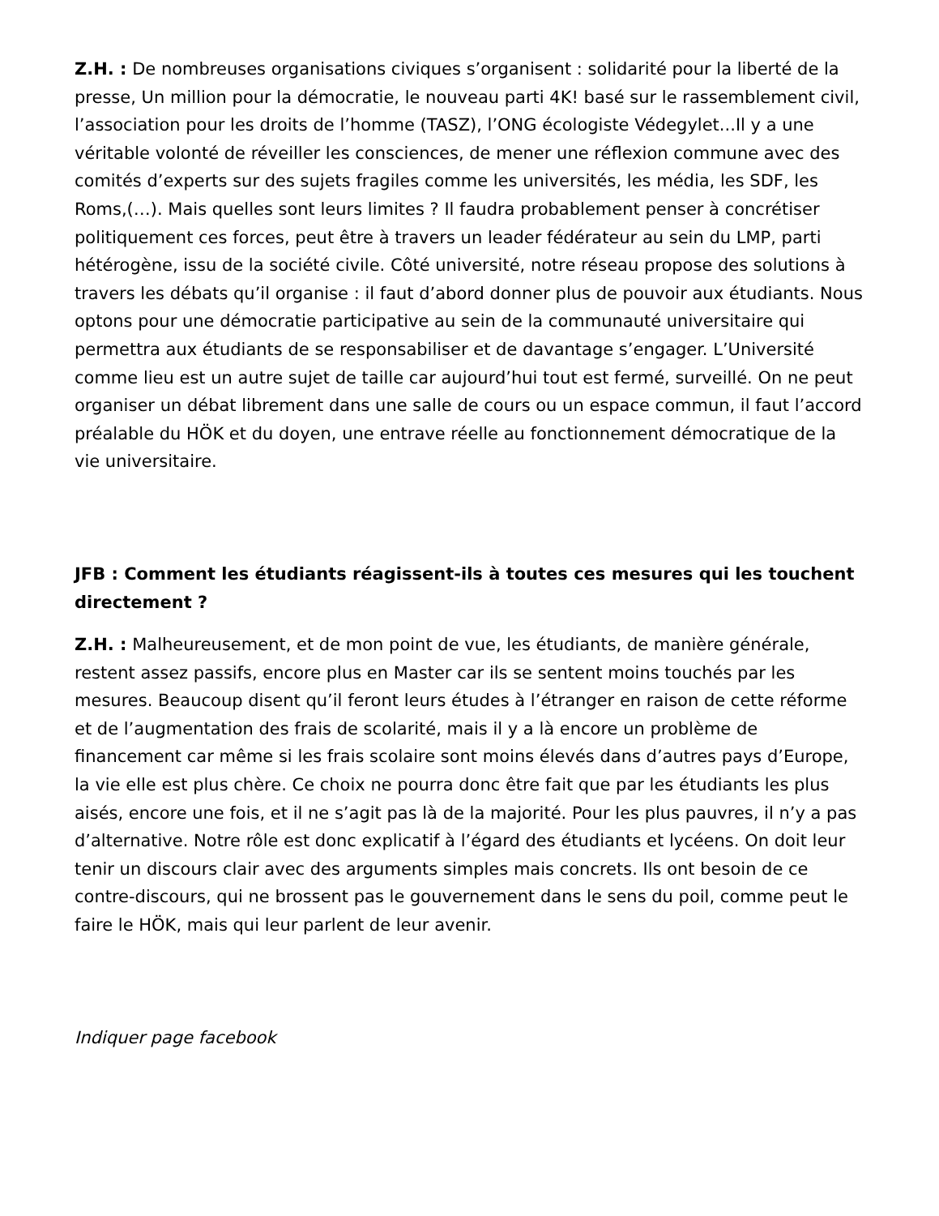Z.H. : De nombreuses organisations civiques s’organisent : solidarité pour la liberté de la presse, Un million pour la démocratie, le nouveau parti 4K! basé sur le rassemblement civil, l’association pour les droits de l’homme (TASZ), l’ONG écologiste Védegylet...Il y a une véritable volonté de réveiller les consciences, de mener une réflexion commune avec des comités d’experts sur des sujets fragiles comme les universités, les média, les SDF, les Roms,(…). Mais quelles sont leurs limites ? Il faudra probablement penser à concrétiser politiquement ces forces, peut être à travers un leader fédérateur au sein du LMP, parti hétérogène, issu de la société civile. Côté université, notre réseau propose des solutions à travers les débats qu’il organise : il faut d’abord donner plus de pouvoir aux étudiants. Nous optons pour une démocratie participative au sein de la communauté universitaire qui permettra aux étudiants de se responsabiliser et de davantage s’engager. L’Université comme lieu est un autre sujet de taille car aujourd’hui tout est fermé, surveillé. On ne peut organiser un débat librement dans une salle de cours ou un espace commun, il faut l’accord préalable du HÖK et du doyen, une entrave réelle au fonctionnement démocratique de la vie universitaire.
JFB : Comment les étudiants réagissent-ils à toutes ces mesures qui les touchent directement ?
Z.H. : Malheureusement, et de mon point de vue, les étudiants, de manière générale, restent assez passifs, encore plus en Master car ils se sentent moins touchés par les mesures. Beaucoup disent qu’il feront leurs études à l’étranger en raison de cette réforme et de l’augmentation des frais de scolarité, mais il y a là encore un problème de financement car même si les frais scolaire sont moins élevés dans d’autres pays d’Europe, la vie elle est plus chère. Ce choix ne pourra donc être fait que par les étudiants les plus aisés, encore une fois, et il ne s’agit pas là de la majorité. Pour les plus pauvres, il n’y a pas d’alternative. Notre rôle est donc explicatif à l’égard des étudiants et lycéens. On doit leur tenir un discours clair avec des arguments simples mais concrets. Ils ont besoin de ce contre-discours, qui ne brossent pas le gouvernement dans le sens du poil, comme peut le faire le HÖK, mais qui leur parlent de leur avenir.
Indiquer page facebook